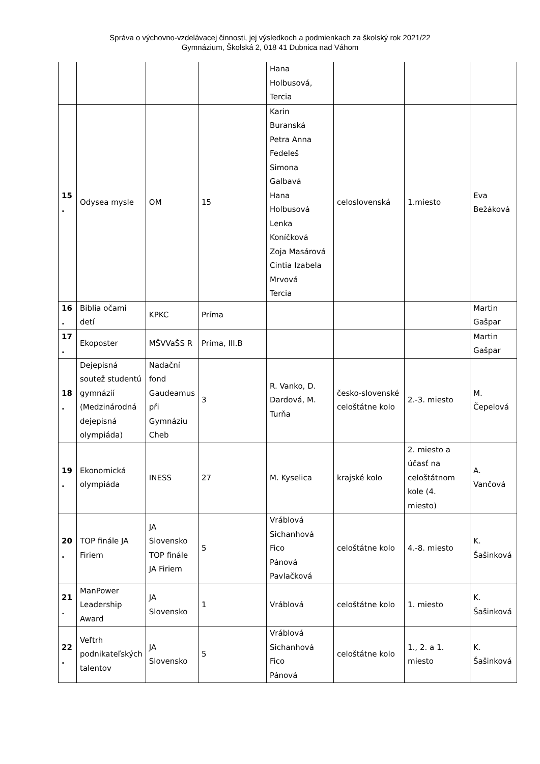Správa o výchovno-vzdelávacej činnosti, jej výsledkoch a podmienkach za školský rok 2021/22
Gymnázium, Školská 2, 018 41 Dubnica nad Váhom
| | | | | Hana Holbusová, Tercia | | | |
| 15 . | Odysea mysle | OM | 15 | Karin Buranská Petra Anna Fedeleš Simona Galbavá Hana Holbusová Lenka Koníčková Zoja Masárová Cintia Izabela Mrvová Tercia | celoslovenská | 1.miesto | Eva Bežáková |
| 16 . | Biblia očami detí | KPKC | Príma | | | | Martin Gašpar |
| 17 . | Ekoposter | MŠVVaŠS R | Príma, III.B | | | | Martin Gašpar |
| 18 . | Dejepisná soutež studentú gymnázií (Medzinárodná dejepisná olympiáda) | Nadační fond Gaudeamus při Gymnáziu Cheb | 3 | R. Vanko, D. Dardová, M. Turňa | česko-slovenské celoštátne kolo | 2.-3. miesto | M. Čepelová |
| 19 . | Ekonomická olympiáda | INESS | 27 | M. Kyselica | krajské kolo | 2. miesto a účasť na celoštátnom kole (4. miesto) | A. Vančová |
| 20 . | TOP finále JA Firiem | JA Slovensko TOP finále JA Firiem | 5 | Vráblová Sichanhová Fico Pánová Pavlačková | celoštátne kolo | 4.-8. miesto | K. Šašinková |
| 21 . | ManPower Leadership Award | JA Slovensko | 1 | Vráblová | celoštátne kolo | 1. miesto | K. Šašinková |
| 22 . | Veľtrh podnikateľských talentov | JA Slovensko | 5 | Vráblová Sichanhová Fico Pánová | celoštátne kolo | 1., 2. a 1. miesto | K. Šašinková |